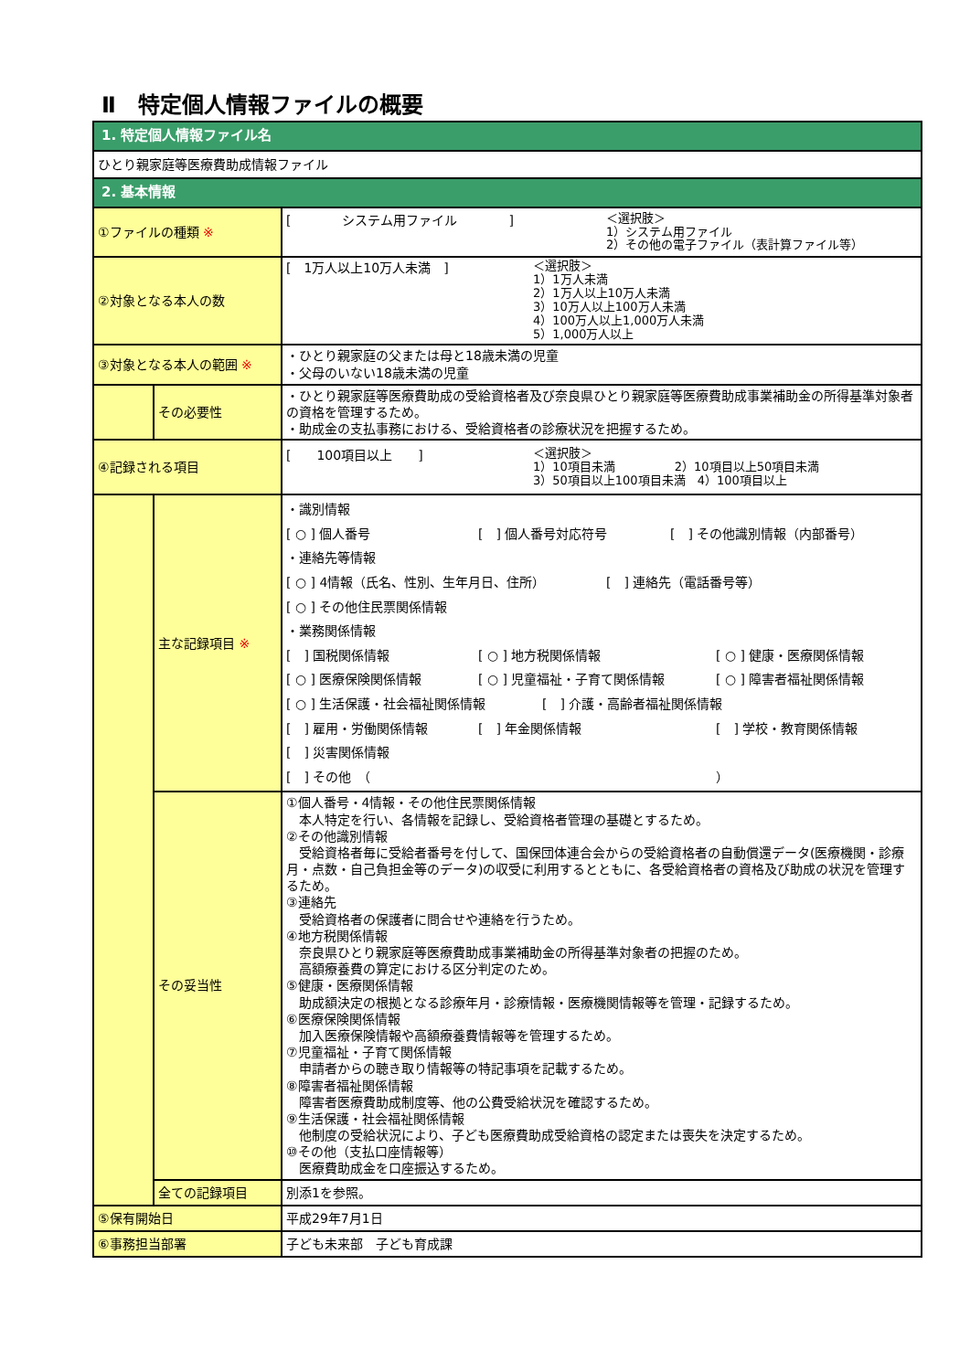Ⅱ　特定個人情報ファイルの概要
| 1. 特定個人情報ファイル名 | | |
| ひとり親家庭等医療費助成情報ファイル | | |
| 2. 基本情報 | | |
| ①ファイルの種類 ※ | | [ システム用ファイル ] ＜選択肢＞ 1）システム用ファイル 2）その他の電子ファイル（表計算ファイル等） |
| ②対象となる本人の数 | | [ 1万人以上10万人未満 ] ＜選択肢＞ 1）1万人未満 2）1万人以上10万人未満 3）10万人以上100万人未満 4）100万人以上1,000万人未満 5）1,000万人以上 |
| ③対象となる本人の範囲 ※ | | ・ひとり親家庭の父または母と18歳未満の児童 ・父母のいない18歳未満の児童 |
| | その必要性 | ・ひとり親家庭等医療費助成の受給資格者及び奈良県ひとり親家庭等医療費助成事業補助金の所得基準対象者の資格を管理するため。 ・助成金の支払事務における、受給資格者の診療状況を把握するため。 |
| ④記録される項目 | | [ 100項目以上 ] ＜選択肢＞ 1）10項目未満 2）10項目以上50項目未満 3）50項目以上100項目未満 4）100項目以上 |
| | 主な記録項目 ※ | ・識別情報 [ ○ ] 個人番号 [ ] 個人番号対応符号 [ ] その他識別情報（内部番号） ・連絡先等情報 [ ○ ] 4情報（氏名、性別、生年月日、住所） [ ] 連絡先（電話番号等） [ ○ ] その他住民票関係情報 ・業務関係情報 [ ] 国税関係情報 [ ○ ] 地方税関係情報 [ ○ ] 健康・医療関係情報 [ ○ ] 医療保険関係情報 [ ○ ] 児童福祉・子育て関係情報 [ ○ ] 障害者福祉関係情報 [ ○ ] 生活保護・社会福祉関係情報 [ ] 介護・高齢者福祉関係情報 [ ] 雇用・労働関係情報 [ ] 年金関係情報 [ ] 学校・教育関係情報 [ ] 災害関係情報 [ ] その他 （ ） |
| | その妥当性 | ①個人番号・4情報・その他住民票関係情報 本人特定を行い、各情報を記録し、受給資格者管理の基礎とするため。 ②その他識別情報 受給資格者毎に受給者番号を付して、国保団体連合会からの受給資格者の自動償還データ(医療機関・診療月・点数・自己負担金等のデータ)の収受に利用するとともに、各受給資格者の資格及び助成の状況を管理するため。 ③連絡先 受給資格者の保護者に問合せや連絡を行うため。 ④地方税関係情報 奈良県ひとり親家庭等医療費助成事業補助金の所得基準対象者の把握のため。 高額療養費の算定における区分判定のため。 ⑤健康・医療関係情報 助成額決定の根拠となる診療年月・診療情報・医療機関情報等を管理・記録するため。 ⑥医療保険関係情報 加入医療保険情報や高額療養費情報等を管理するため。 ⑦児童福祉・子育て関係情報 申請者からの聴き取り情報等の特記事項を記載するため。 ⑧障害者福祉関係情報 障害者医療費助成制度等、他の公費受給状況を確認するため。 ⑨生活保護・社会福祉関係情報 他制度の受給状況により、子ども医療費助成受給資格の認定または喪失を決定するため。 ⑩その他（支払口座情報等） 医療費助成金を口座振込するため。 |
| | 全ての記録項目 | 別添1を参照。 |
| ⑤保有開始日 | | 平成29年7月1日 |
| ⑥事務担当部署 | | 子ども未来部 子ども育成課 |